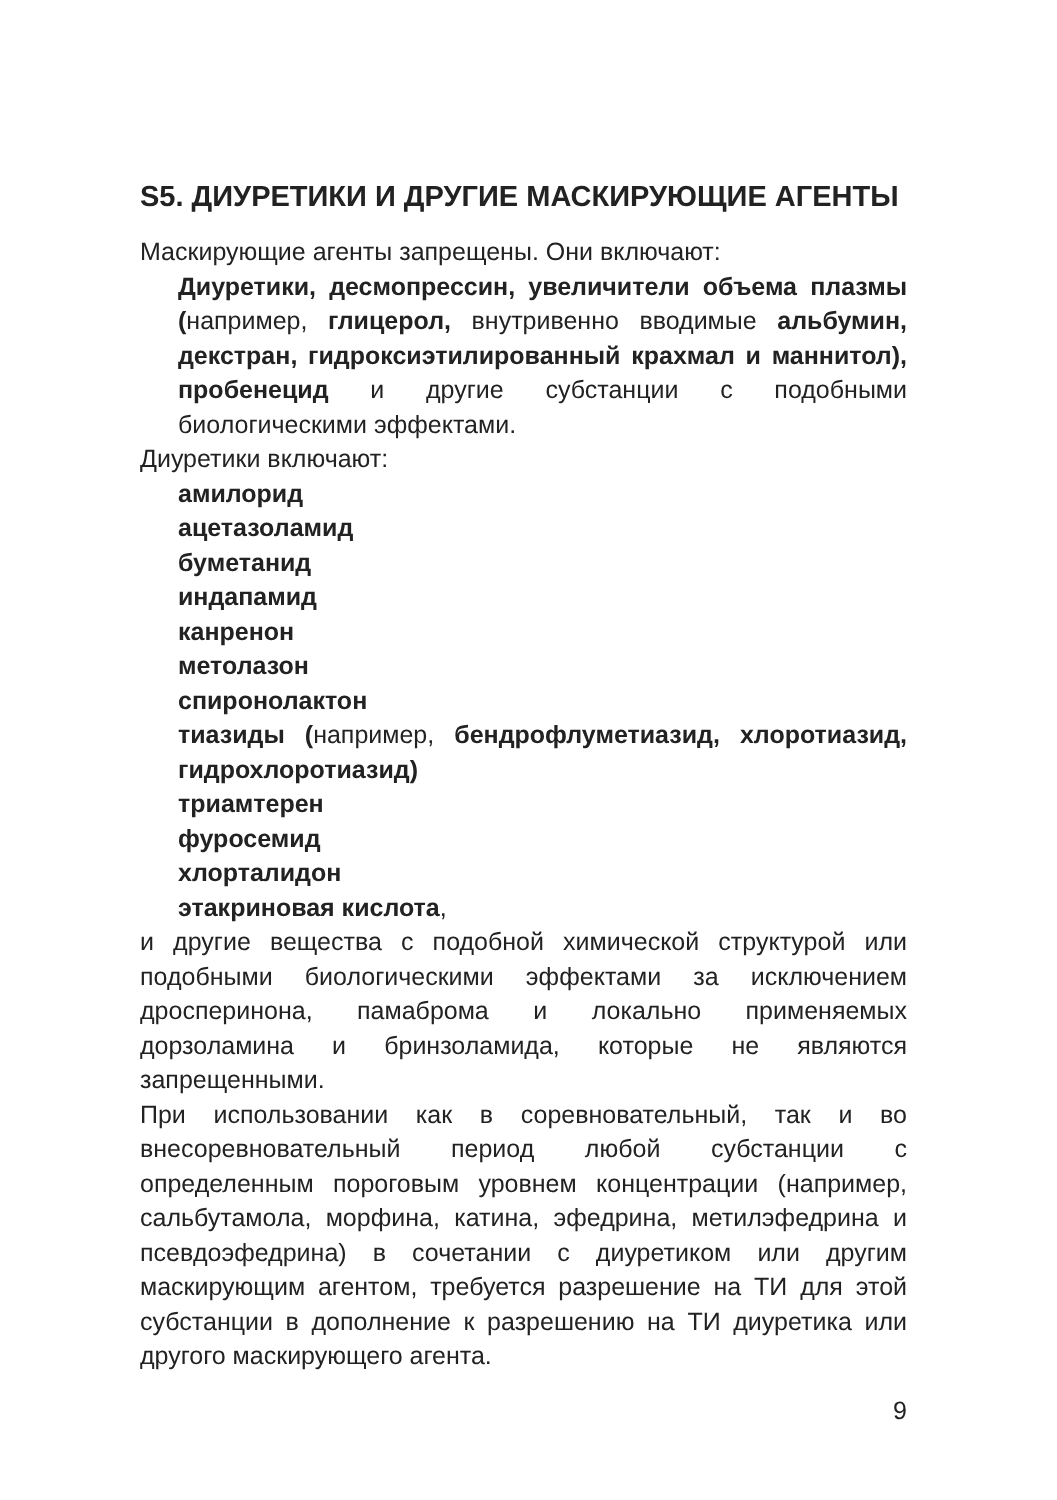S5. ДИУРЕТИКИ И ДРУГИЕ МАСКИРУЮЩИЕ АГЕНТЫ
Маскирующие агенты запрещены. Они включают:
Диуретики, десмопрессин, увеличители объема плазмы (например, глицерол, внутривенно вводимые альбумин, декстран, гидроксиэтилированный крахмал и маннитол), пробенецид и другие субстанции с подобными биологическими эффектами.
Диуретики включают:
амилорид
ацетазоламид
буметанид
индапамид
канренон
метолазон
спиронолактон
тиазиды (например, бендрофлуметиазид, хлоротиазид, гидрохлоротиазид)
триамтерен
фуросемид
хлорталидон
этакриновая кислота,
и другие вещества с подобной химической структурой или подобными биологическими эффектами за исключением дросперинона, памаброма и локально применяемых дорзоламина и бринзоламида, которые не являются запрещенными.
При использовании как в соревновательный, так и во внесоревновательный период любой субстанции с определенным пороговым уровнем концентрации (например, сальбутамола, морфина, катина, эфедрина, метилэфедрина и псевдоэфедрина) в сочетании с диуретиком или другим маскирующим агентом, требуется разрешение на ТИ для этой субстанции в дополнение к разрешению на ТИ диуретика или другого маскирующего агента.
9